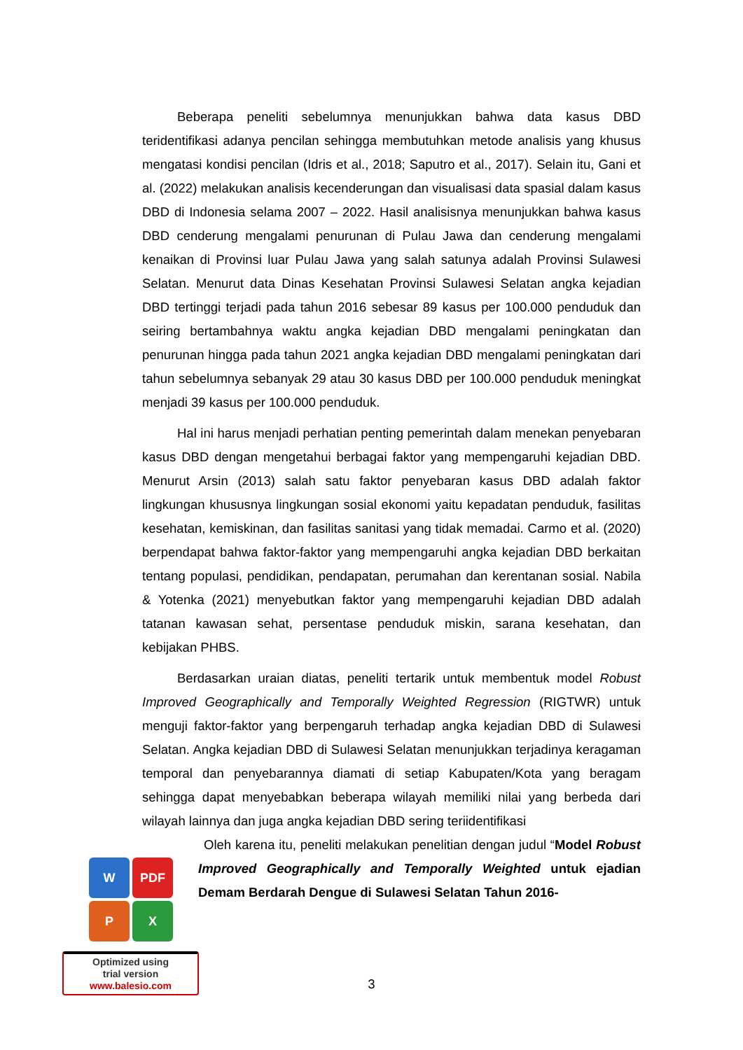Beberapa peneliti sebelumnya menunjukkan bahwa data kasus DBD teridentifikasi adanya pencilan sehingga membutuhkan metode analisis yang khusus mengatasi kondisi pencilan (Idris et al., 2018; Saputro et al., 2017). Selain itu, Gani et al. (2022) melakukan analisis kecenderungan dan visualisasi data spasial dalam kasus DBD di Indonesia selama 2007 – 2022. Hasil analisisnya menunjukkan bahwa kasus DBD cenderung mengalami penurunan di Pulau Jawa dan cenderung mengalami kenaikan di Provinsi luar Pulau Jawa yang salah satunya adalah Provinsi Sulawesi Selatan. Menurut data Dinas Kesehatan Provinsi Sulawesi Selatan angka kejadian DBD tertinggi terjadi pada tahun 2016 sebesar 89 kasus per 100.000 penduduk dan seiring bertambahnya waktu angka kejadian DBD mengalami peningkatan dan penurunan hingga pada tahun 2021 angka kejadian DBD mengalami peningkatan dari tahun sebelumnya sebanyak 29 atau 30 kasus DBD per 100.000 penduduk meningkat menjadi 39 kasus per 100.000 penduduk.
Hal ini harus menjadi perhatian penting pemerintah dalam menekan penyebaran kasus DBD dengan mengetahui berbagai faktor yang mempengaruhi kejadian DBD. Menurut Arsin (2013) salah satu faktor penyebaran kasus DBD adalah faktor lingkungan khususnya lingkungan sosial ekonomi yaitu kepadatan penduduk, fasilitas kesehatan, kemiskinan, dan fasilitas sanitasi yang tidak memadai. Carmo et al. (2020) berpendapat bahwa faktor-faktor yang mempengaruhi angka kejadian DBD berkaitan tentang populasi, pendidikan, pendapatan, perumahan dan kerentanan sosial. Nabila & Yotenka (2021) menyebutkan faktor yang mempengaruhi kejadian DBD adalah tatanan kawasan sehat, persentase penduduk miskin, sarana kesehatan, dan kebijakan PHBS.
Berdasarkan uraian diatas, peneliti tertarik untuk membentuk model Robust Improved Geographically and Temporally Weighted Regression (RIGTWR) untuk menguji faktor-faktor yang berpengaruh terhadap angka kejadian DBD di Sulawesi Selatan. Angka kejadian DBD di Sulawesi Selatan menunjukkan terjadinya keragaman temporal dan penyebarannya diamati di setiap Kabupaten/Kota yang beragam sehingga dapat menyebabkan beberapa wilayah memiliki nilai yang berbeda dari wilayah lainnya dan juga angka kejadian DBD sering teriidentifikasi
Oleh karena itu, peneliti melakukan penelitian dengan judul “Model Robust Improved Geographically and Temporally Weighted untuk ejadian Demam Berdarah Dengue di Sulawesi Selatan Tahun 2016-
W
PDF
P
X
Optimized using
trial version
www.balesio.com
3